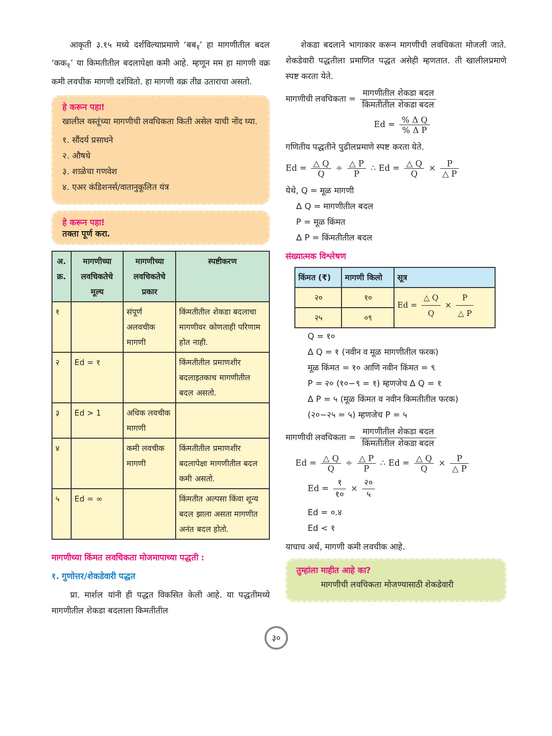आकृती ३.१५ मध्ये दर्शविल्याप्रमाणे ‘बब<sub>१</sub>’ हा मागणीतील बदल ‘कक<sub>१</sub>’ या किमतीतील बदलापेक्षा कमी आहे. म्हणून मम हा मागणी वक्र कमी लवचीक मागणी दर्शवितो. हा मागणी वक्र तीव्र उताराचा असतो.
हे करून पहा!
खालील वस्तूंच्या मागणीची लवचिकता किती असेल याची नोंद घ्या.
१. सौंदर्य प्रसाधने
२. औषधे
३. शाळेचा गणवेश
४. एअर कंडिशनर्स/वातानुकूलित यंत्र
हे करून पहा!
तक्ता पूर्ण करा.
| अ. क्र. | मागणीच्या लवचिकतेचे मूल्य | मागणीच्या लवचिकतेचे प्रकार | स्पष्टीकरण |
| --- | --- | --- | --- |
| १ | | संपूर्ण अलवचीक मागणी | किंमतीतील शेकडा बदलाचा मागणीवर कोणताही परिणाम होत नाही. |
| २ | Ed = १ | | किंमतीतील प्रमाणशीर बदलाइतकाच मागणीतील बदल असतो. |
| ३ | Ed > 1 | अधिक लवचीक मागणी | |
| ४ | | कमी लवचीक मागणी | किंमतीतील प्रमाणशीर बदलापेक्षा मागणीतील बदल कमी असतो. |
| ५ | Ed = ∞ | | किंमतीत अल्पसा किंवा शून्य बदल झाला असता मागणीत अनंत बदल होतो. |
मागणीच्या किंमत लवचिकता मोजमापाच्या पद्धती :
१. गुणोत्तर/शेकडेवारी पद्धत
प्रा. मार्शल यांनी ही पद्धत विकसित केली आहे. या पद्धतीमध्ये मागणीतील शेकडा बदलाला किमतीतील
शेकडा बदलाने भागाकार करून मागणीची लवचिकता मोजली जाते. शेकडेवारी पद्धतीला प्रमाणित पद्धत असेही म्हणतात. ती खालीलप्रमाणे स्पष्ट करता येते.
मागणीची लवचिकता = मागणीतील शेकडा बदल किमतीतील शेकडा बदल
Ed = % Δ Q% Δ P
गणितीय पद्धतीने पुढीलप्रमाणे स्पष्ट करता येते.
Ed = △ Q Q ÷ △ P P ∴ Ed = △ Q Q × P △ P
येथे, Q = मूळ मागणी
Δ Q = मागणीतील बदल
P = मूळ किंमत
Δ P = किंमतीतील बदल
संख्यात्मक विश्लेषण
| किंमत (₹) | मागणी किलो | सूत्र |
| --- | --- | --- |
| २० | १० | Ed = △ Q Q × P △ P |
| २५ | ०९ | |
Q = १०
Δ Q = १ (नवीन व मूळ मागणीतील फरक)
मूळ किंमत = १० आणि नवीन किंमत = ९
P = २० (१०−९ = १) म्हणजेच Δ Q = १
Δ P = ५ (मूळ किंमत व नवीन किमतीतील फरक)
(२०−२५ = ५) म्हणजेच P = ५
मागणीची लवचिकता = मागणीतील शेकडा बदल किंमतीतील शेकडा बदल
Ed = △ Q Q ÷ △ P P ∴ Ed = △ Q Q × P △ P
Ed = १ १० × २० ५
Ed = ०.४
Ed < १
याचाच अर्थ, मागणी कमी लवचीक आहे.
तुम्हांला माहीत आहे का?
मागणीची लवचिकता मोजण्यासाठी शेकडेवारी
३०